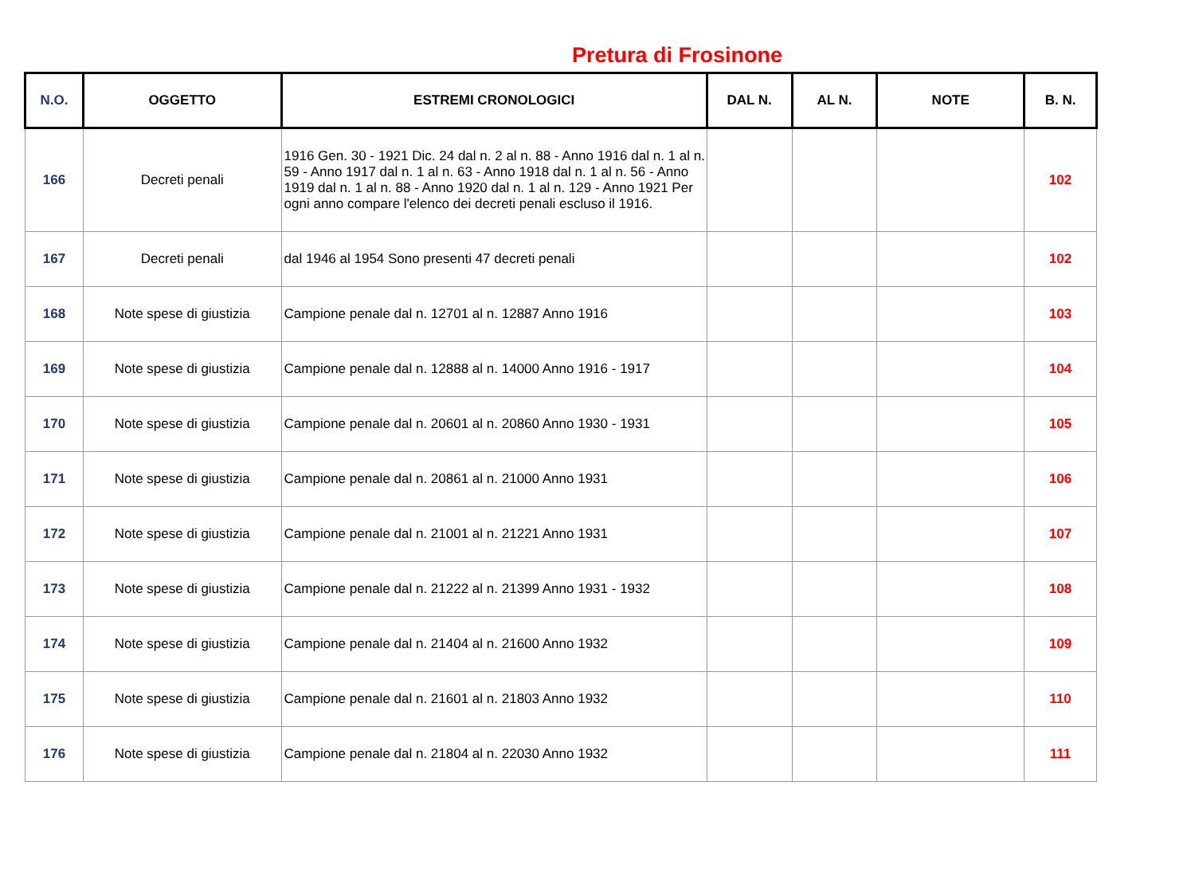Pretura di Frosinone
| N.O. | OGGETTO | ESTREMI CRONOLOGICI | DAL N. | AL N. | NOTE | B. N. |
| --- | --- | --- | --- | --- | --- | --- |
| 166 | Decreti penali | 1916 Gen. 30 - 1921 Dic. 24 dal n. 2 al n. 88 - Anno 1916 dal n. 1 al n. 59 - Anno 1917 dal n. 1 al n. 63 - Anno 1918 dal n. 1 al n. 56 - Anno 1919 dal n. 1 al n. 88 - Anno 1920 dal n. 1 al n. 129 - Anno 1921 Per ogni anno compare l'elenco dei decreti penali escluso il 1916. | | | | 102 |
| 167 | Decreti penali | dal 1946 al 1954 Sono presenti 47 decreti penali | | | | 102 |
| 168 | Note spese di giustizia | Campione penale dal n. 12701 al n. 12887 Anno 1916 | | | | 103 |
| 169 | Note spese di giustizia | Campione penale dal n. 12888 al n. 14000 Anno 1916 - 1917 | | | | 104 |
| 170 | Note spese di giustizia | Campione penale dal n. 20601 al n. 20860 Anno 1930 - 1931 | | | | 105 |
| 171 | Note spese di giustizia | Campione penale dal n. 20861 al n. 21000 Anno 1931 | | | | 106 |
| 172 | Note spese di giustizia | Campione penale dal n. 21001 al n. 21221 Anno 1931 | | | | 107 |
| 173 | Note spese di giustizia | Campione penale dal n. 21222 al n. 21399 Anno 1931 - 1932 | | | | 108 |
| 174 | Note spese di giustizia | Campione penale dal n. 21404 al n. 21600 Anno 1932 | | | | 109 |
| 175 | Note spese di giustizia | Campione penale dal n. 21601 al n. 21803 Anno 1932 | | | | 110 |
| 176 | Note spese di giustizia | Campione penale dal n. 21804 al n. 22030 Anno 1932 | | | | 111 |